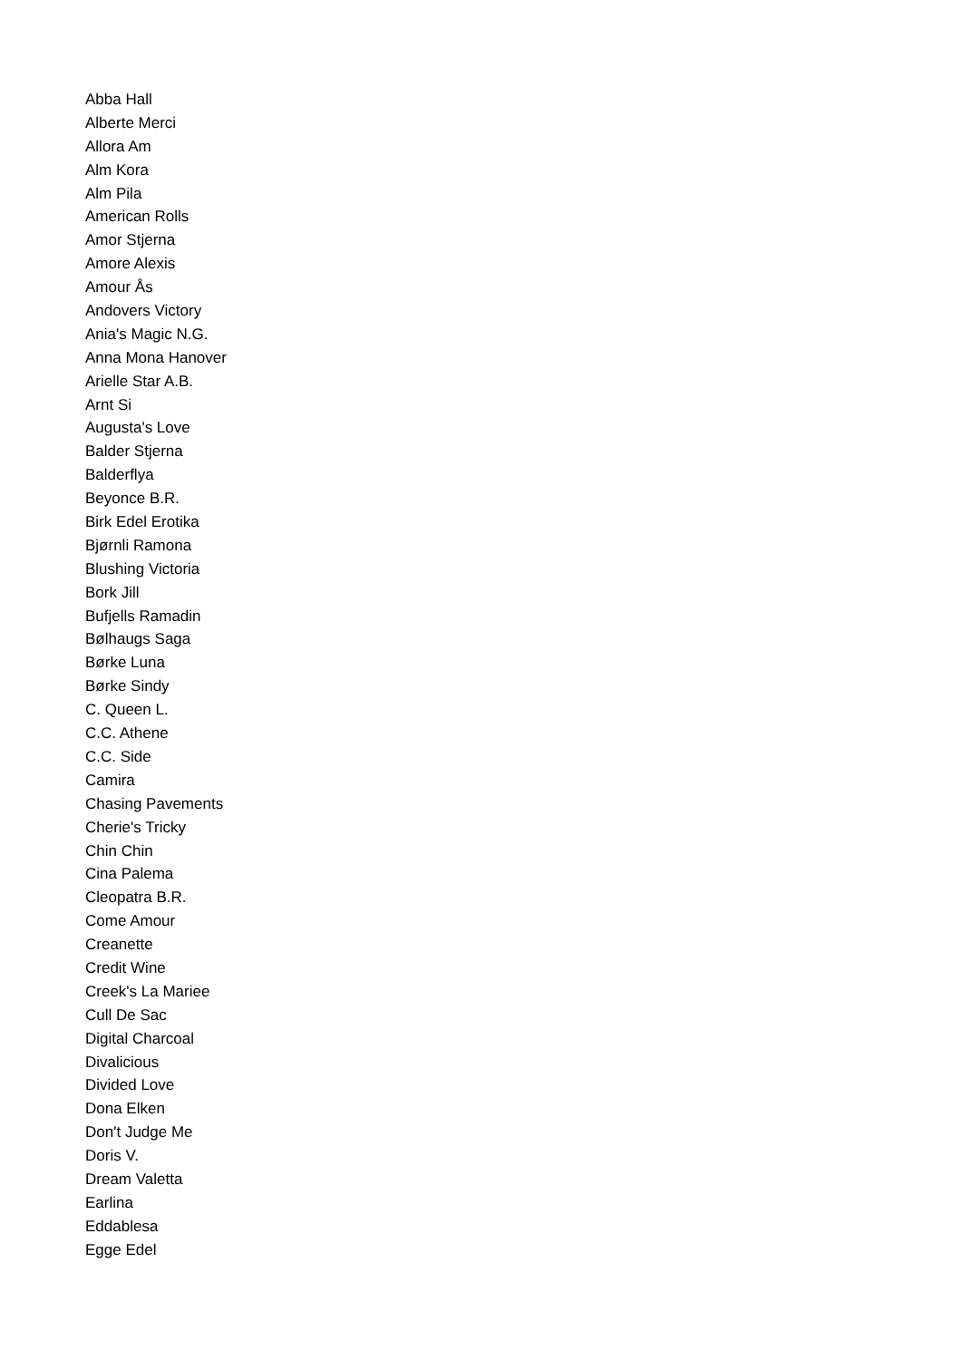Abba Hall
Alberte Merci
Allora Am
Alm Kora
Alm Pila
American Rolls
Amor Stjerna
Amore Alexis
Amour Ås
Andovers Victory
Ania's Magic N.G.
Anna Mona Hanover
Arielle Star A.B.
Arnt Si
Augusta's Love
Balder Stjerna
Balderflya
Beyonce B.R.
Birk Edel Erotika
Bjørnli Ramona
Blushing Victoria
Bork Jill
Bufjells Ramadin
Bølhaugs Saga
Børke Luna
Børke Sindy
C. Queen L.
C.C. Athene
C.C. Side
Camira
Chasing Pavements
Cherie's Tricky
Chin Chin
Cina Palema
Cleopatra B.R.
Come Amour
Creanette
Credit Wine
Creek's La Mariee
Cull De Sac
Digital Charcoal
Divalicious
Divided Love
Dona Elken
Don't Judge Me
Doris V.
Dream Valetta
Earlina
Eddablesa
Egge Edel